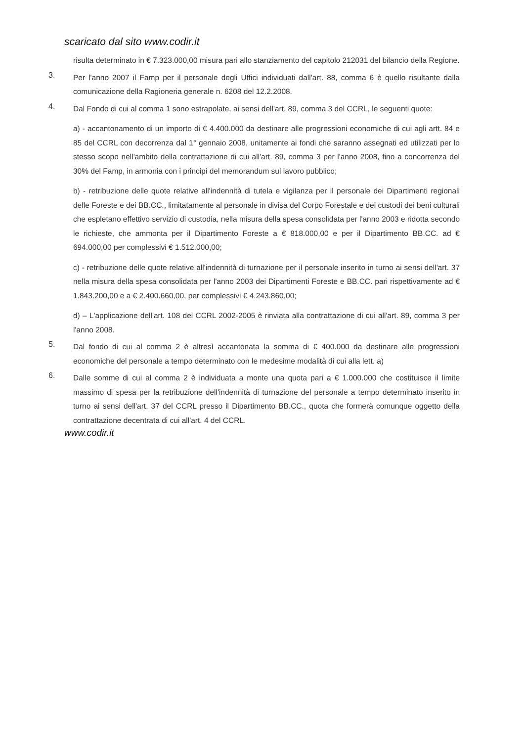scaricato dal sito www.codir.it
risulta determinato in € 7.323.000,00 misura pari allo stanziamento del capitolo 212031 del bilancio della Regione.
3.
Per l'anno 2007 il Famp per il personale degli Uffici individuati dall'art. 88, comma 6 è quello risultante dalla comunicazione della Ragioneria generale n. 6208 del 12.2.2008.
4.
Dal Fondo di cui al comma 1 sono estrapolate, ai sensi dell'art. 89, comma 3 del CCRL, le seguenti quote:
a) - accantonamento di un importo di € 4.400.000 da destinare alle progressioni economiche di cui agli artt. 84 e 85 del CCRL con decorrenza dal 1° gennaio 2008, unitamente ai fondi che saranno assegnati ed utilizzati per lo stesso scopo nell'ambito della contrattazione di cui all'art. 89, comma 3 per l'anno 2008, fino a concorrenza del 30% del Famp, in armonia con i principi del memorandum sul lavoro pubblico;
b) - retribuzione delle quote relative all'indennità di tutela e vigilanza per il personale dei Dipartimenti regionali delle Foreste e dei BB.CC., limitatamente al personale in divisa del Corpo Forestale e dei custodi dei beni culturali che espletano effettivo servizio di custodia, nella misura della spesa consolidata per l'anno 2003 e ridotta secondo le richieste, che ammonta per il Dipartimento Foreste a € 818.000,00 e per il Dipartimento BB.CC. ad € 694.000,00 per complessivi € 1.512.000,00;
c) - retribuzione delle quote relative all'indennità di turnazione per il personale inserito in turno ai sensi dell'art. 37 nella misura della spesa consolidata per l'anno 2003 dei Dipartimenti Foreste e BB.CC. pari rispettivamente ad € 1.843.200,00 e a € 2.400.660,00, per complessivi € 4.243.860,00;
d) – L'applicazione dell'art. 108 del CCRL 2002-2005 è rinviata alla contrattazione di cui all'art. 89, comma 3 per l'anno 2008.
5.
Dal fondo di cui al comma 2 è altresì accantonata la somma di € 400.000 da destinare alle progressioni economiche del personale a tempo determinato con le medesime modalità di cui alla lett. a)
6.
Dalle somme di cui al comma 2 è individuata a monte una quota pari a € 1.000.000 che costituisce il limite massimo di spesa per la retribuzione dell'indennità di turnazione del personale a tempo determinato inserito in turno ai sensi dell'art. 37 del CCRL presso il Dipartimento BB.CC., quota che formerà comunque oggetto della contrattazione decentrata di cui all'art. 4 del CCRL.
www.codir.it